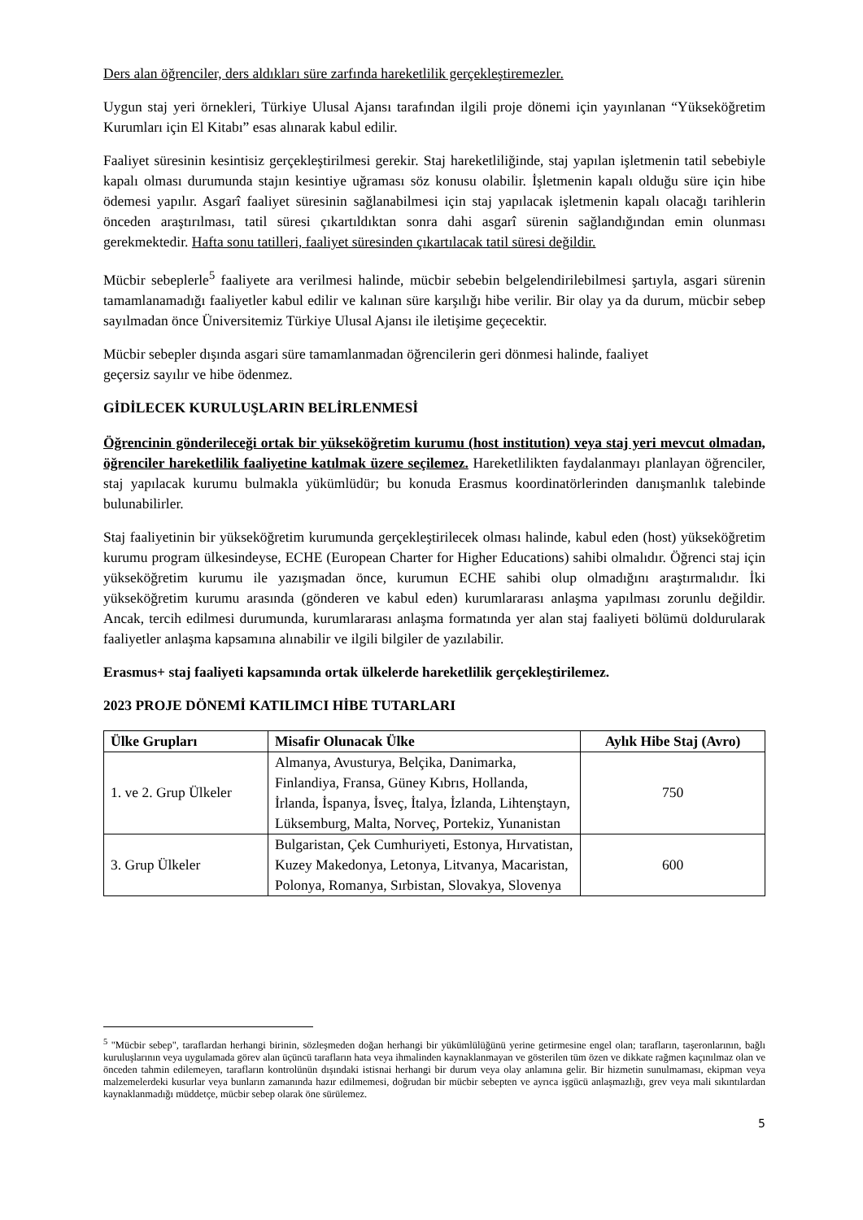Ders alan öğrenciler, ders aldıkları süre zarfında hareketlilik gerçekleştiremezler.
Uygun staj yeri örnekleri, Türkiye Ulusal Ajansı tarafından ilgili proje dönemi için yayınlanan “Yükseköğretim Kurumları için El Kitabı” esas alınarak kabul edilir.
Faaliyet süresinin kesintisiz gerçekleştirilmesi gerekir. Staj hareketliliğinde, staj yapılan işletmenin tatil sebebiyle kapalı olması durumunda stajın kesintiye uğraması söz konusu olabilir. İşletmenin kapalı olduğu süre için hibe ödemesi yapılır. Asgarî faaliyet süresinin sağlanabilmesi için staj yapılacak işletmenin kapalı olacağı tarihlerin önceden araştırılması, tatil süresi çıkartıldıktan sonra dahi asgarî sürenin sağlandığından emin olunması gerekmektedir. Hafta sonu tatilleri, faaliyet süresinden çıkartılacak tatil süresi değildir.
Mücbir sebeplerle<sup>5</sup> faaliyete ara verilmesi halinde, mücbir sebebin belgelendirilebilmesi şartıyla, asgari sürenin tamamlanamadığı faaliyetler kabul edilir ve kalınan süre karşılığı hibe verilir. Bir olay ya da durum, mücbir sebep sayılmadan önce Üniversitemiz Türkiye Ulusal Ajansı ile iletişime geçecektir.
Mücbir sebepler dışında asgari süre tamamlanmadan öğrencilerin geri dönmesi halinde, faaliyet
geçersiz sayılır ve hibe ödenmez.
GİDİLECEK KURULUŞLARIN BELİRLENMESİ
Öğrencinin gönderileceği ortak bir yükseköğretim kurumu (host institution) veya staj yeri mevcut olmadan, öğrenciler hareketlilik faaliyetine katılmak üzere seçilemez. Hareketlilikten faydalanmayı planlayan öğrenciler, staj yapılacak kurumu bulmakla yükümlüdür; bu konuda Erasmus koordinatörlerinden danışmanlık talebinde bulunabilirler.
Staj faaliyetinin bir yükseköğretim kurumunda gerçekleştirilecek olması halinde, kabul eden (host) yükseköğretim kurumu program ülkesindeyse, ECHE (European Charter for Higher Educations) sahibi olmalıdır. Öğrenci staj için yükseköğretim kurumu ile yazışmadan önce, kurumun ECHE sahibi olup olmadığını araştırmalıdır. İki yükseköğretim kurumu arasında (gönderen ve kabul eden) kurumlararası anlaşma yapılması zorunlu değildir. Ancak, tercih edilmesi durumunda, kurumlararası anlaşma formatında yer alan staj faaliyeti bölümü doldurularak faaliyetler anlaşma kapsamına alınabilir ve ilgili bilgiler de yazılabilir.
Erasmus+ staj faaliyeti kapsamında ortak ülkelerde hareketlilik gerçekleştirilemez.
2023 PROJE DÖNEMİ KATILIMCI HİBE TUTARLARI
| Ülke Grupları | Misafir Olunacak Ülke | Aylık Hibe Staj (Avro) |
| --- | --- | --- |
| 1. ve 2. Grup Ülkeler | Almanya, Avusturya, Belçika, Danimarka, Finlandiya, Fransa, Güney Kıbrıs, Hollanda, İrlanda, İspanya, İsveç, İtalya, İzlanda, Lihtenştayn, Lüksemburg, Malta, Norveç, Portekiz, Yunanistan | 750 |
| 3. Grup Ülkeler | Bulgaristan, Çek Cumhuriyeti, Estonya, Hırvatistan, Kuzey Makedonya, Letonya, Litvanya, Macaristan, Polonya, Romanya, Sırbistan, Slovakya, Slovenya | 600 |
<sup>5</sup> "Mücbir sebep", taraflardan herhangi birinin, sözleşmeden doğan herhangi bir yükümlülüğünü yerine getirmesine engel olan; tarafların, taşeronlarının, bağlı kuruluşlarının veya uygulamada görev alan üçüncü tarafların hata veya ihmalinden kaynaklanmayan ve gösterilen tüm özen ve dikkate rağmen kaçınılmaz olan ve önceden tahmin edilemeyen, tarafların kontrolünün dışındaki istisnai herhangi bir durum veya olay anlamına gelir. Bir hizmetin sunulmaması, ekipman veya malzemelerdeki kusurlar veya bunların zamanında hazır edilmemesi, doğrudan bir mücbir sebepten ve ayrıca işgücü anlaşmazlığı, grev veya mali sıkıntılardan kaynaklanmadığı müddetçe, mücbir sebep olarak öne sürülemez.
5